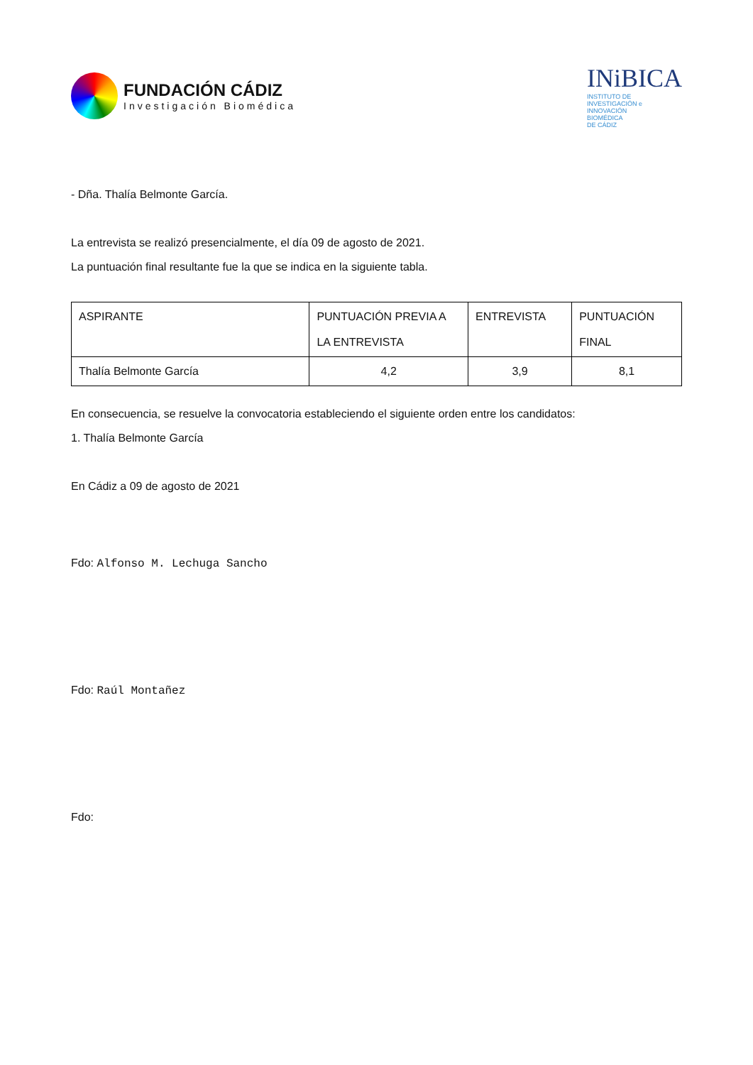FUNDACIÓN CÁDIZ
Investigación Biomédica
INiBICA
INSTITUTO DE
INVESTIGACIÓN e
INNOVACIÓN
BIOMÉDICA
DE CÁDIZ
- Dña. Thalía Belmonte García.
La entrevista se realizó presencialmente, el día 09 de agosto de 2021.
La puntuación final resultante fue la que se indica en la siguiente tabla.
| ASPIRANTE | PUNTUACIÓN PREVIA A LA ENTREVISTA | ENTREVISTA | PUNTUACIÓN FINAL |
| Thalía Belmonte García | 4,2 | 3,9 | 8,1 |
En consecuencia, se resuelve la convocatoria estableciendo el siguiente orden entre los candidatos:
1. Thalía Belmonte García
En Cádiz a 09 de agosto de 2021
Fdo: Alfonso M. Lechuga Sancho
Fdo: Raúl Montañez
Fdo: